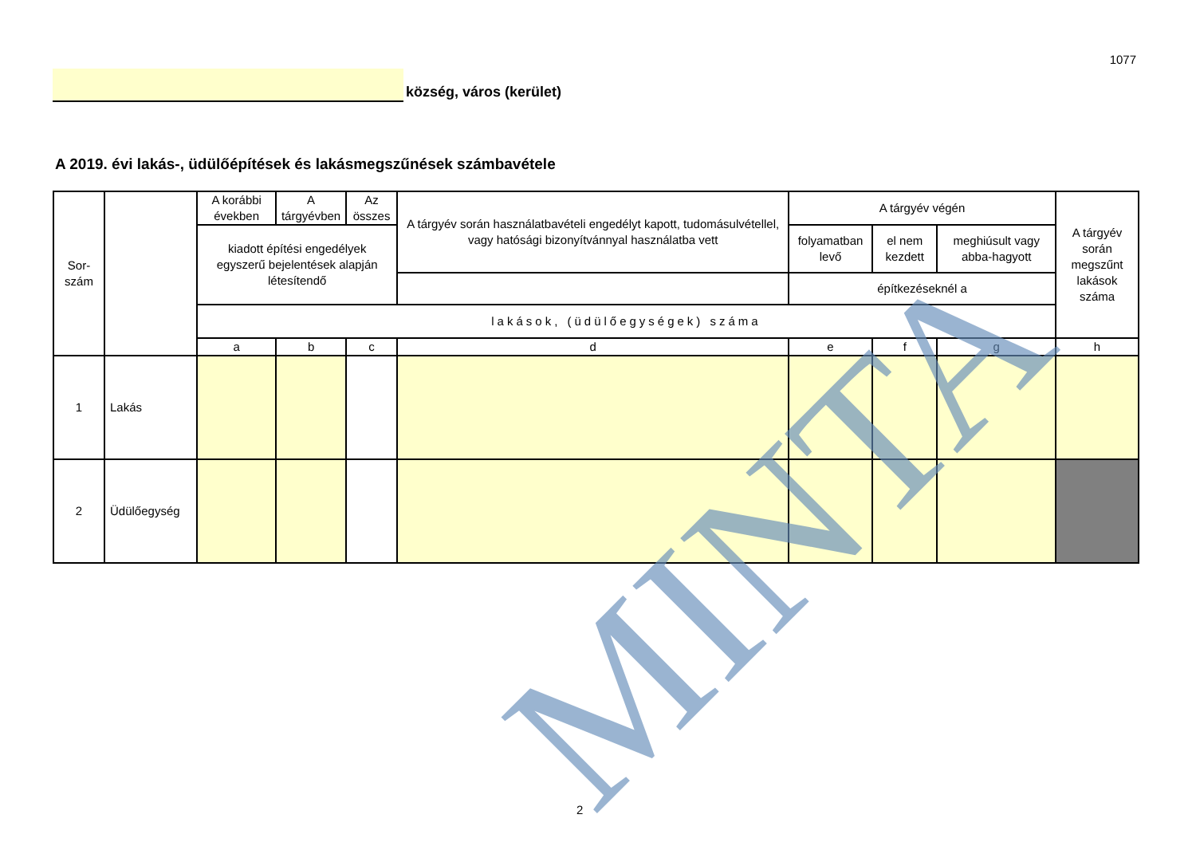1077
község, város (kerület)
A 2019. évi lakás-, üdülőépítések és lakásmegszűnések számbavétele
| Sor- szám | | A korábbi években | A tárgyévben | Az összes | A tárgyév során használatbavételi engedélyt kapott, tudomásulvétellel, vagy hatósági bizonyítvánnyal használatba vett | A tárgyév végén | | | A tárgyév során megszűnt lakások száma |
| | | kiadott építési engedélyek egyszerű bejelentések alapján létesítendő | | | | folyamatban levő | el nem kezdett | meghiúsult vagy abba-hagyott | |
| | | | | | | építkezéseknél a | | | |
| | | lakások, (üdülőegységek) száma | | | | | | | |
| | | a | b | c | d | e | f | g | h |
| 1 | Lakás | | | | | | | | |
| 2 | Üdülőegység | | | | | | | | |
MINTA
2